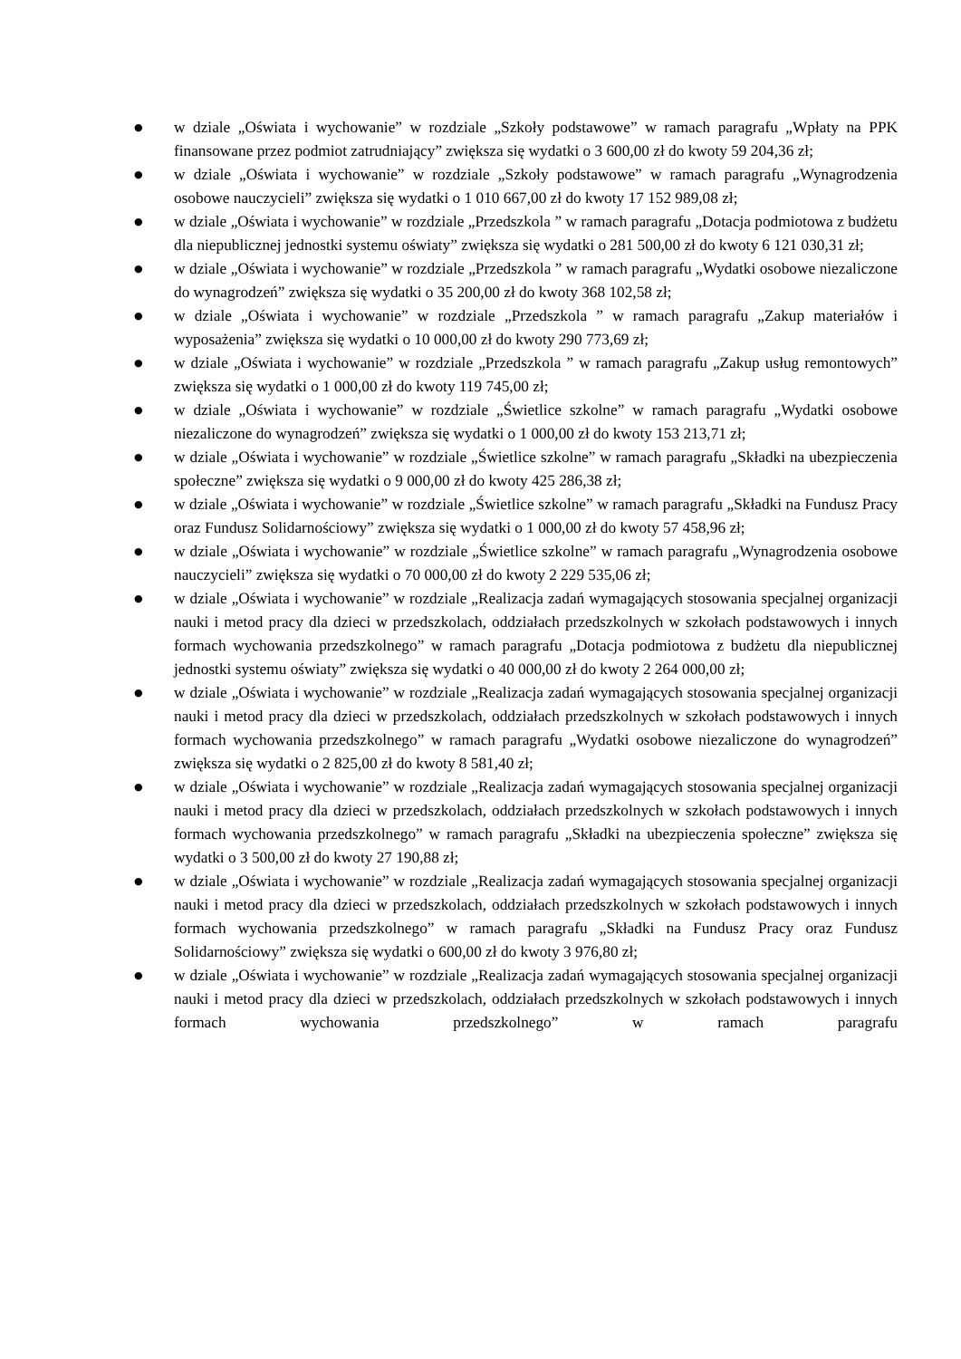● w dziale „Oświata i wychowanie” w rozdziale „Szkoły podstawowe” w ramach paragrafu „Wpłaty na PPK finansowane przez podmiot zatrudniający” zwiększa się wydatki o 3 600,00 zł do kwoty 59 204,36 zł;
● w dziale „Oświata i wychowanie” w rozdziale „Szkoły podstawowe” w ramach paragrafu „Wynagrodzenia osobowe nauczycieli” zwiększa się wydatki o 1 010 667,00 zł do kwoty 17 152 989,08 zł;
● w dziale „Oświata i wychowanie” w rozdziale „Przedszkola ” w ramach paragrafu „Dotacja podmiotowa z budżetu dla niepublicznej jednostki systemu oświaty” zwiększa się wydatki o 281 500,00 zł do kwoty 6 121 030,31 zł;
● w dziale „Oświata i wychowanie” w rozdziale „Przedszkola ” w ramach paragrafu „Wydatki osobowe niezaliczone do wynagrodzeń” zwiększa się wydatki o 35 200,00 zł do kwoty 368 102,58 zł;
● w dziale „Oświata i wychowanie” w rozdziale „Przedszkola ” w ramach paragrafu „Zakup materiałów i wyposażenia” zwiększa się wydatki o 10 000,00 zł do kwoty 290 773,69 zł;
● w dziale „Oświata i wychowanie” w rozdziale „Przedszkola ” w ramach paragrafu „Zakup usług remontowych” zwiększa się wydatki o 1 000,00 zł do kwoty 119 745,00 zł;
● w dziale „Oświata i wychowanie” w rozdziale „Świetlice szkolne” w ramach paragrafu „Wydatki osobowe niezaliczone do wynagrodzeń” zwiększa się wydatki o 1 000,00 zł do kwoty 153 213,71 zł;
● w dziale „Oświata i wychowanie” w rozdziale „Świetlice szkolne” w ramach paragrafu „Składki na ubezpieczenia społeczne” zwiększa się wydatki o 9 000,00 zł do kwoty 425 286,38 zł;
● w dziale „Oświata i wychowanie” w rozdziale „Świetlice szkolne” w ramach paragrafu „Składki na Fundusz Pracy oraz Fundusz Solidarnościowy” zwiększa się wydatki o 1 000,00 zł do kwoty 57 458,96 zł;
● w dziale „Oświata i wychowanie” w rozdziale „Świetlice szkolne” w ramach paragrafu „Wynagrodzenia osobowe nauczycieli” zwiększa się wydatki o 70 000,00 zł do kwoty 2 229 535,06 zł;
● w dziale „Oświata i wychowanie” w rozdziale „Realizacja zadań wymagających stosowania specjalnej organizacji nauki i metod pracy dla dzieci w przedszkolach, oddziałach przedszkolnych w szkołach podstawowych i innych formach wychowania przedszkolnego” w ramach paragrafu „Dotacja podmiotowa z budżetu dla niepublicznej jednostki systemu oświaty” zwiększa się wydatki o 40 000,00 zł do kwoty 2 264 000,00 zł;
● w dziale „Oświata i wychowanie” w rozdziale „Realizacja zadań wymagających stosowania specjalnej organizacji nauki i metod pracy dla dzieci w przedszkolach, oddziałach przedszkolnych w szkołach podstawowych i innych formach wychowania przedszkolnego” w ramach paragrafu „Wydatki osobowe niezaliczone do wynagrodzeń” zwiększa się wydatki o 2 825,00 zł do kwoty 8 581,40 zł;
● w dziale „Oświata i wychowanie” w rozdziale „Realizacja zadań wymagających stosowania specjalnej organizacji nauki i metod pracy dla dzieci w przedszkolach, oddziałach przedszkolnych w szkołach podstawowych i innych formach wychowania przedszkolnego” w ramach paragrafu „Składki na ubezpieczenia społeczne” zwiększa się wydatki o 3 500,00 zł do kwoty 27 190,88 zł;
● w dziale „Oświata i wychowanie” w rozdziale „Realizacja zadań wymagających stosowania specjalnej organizacji nauki i metod pracy dla dzieci w przedszkolach, oddziałach przedszkolnych w szkołach podstawowych i innych formach wychowania przedszkolnego” w ramach paragrafu „Składki na Fundusz Pracy oraz Fundusz Solidarnościowy” zwiększa się wydatki o 600,00 zł do kwoty 3 976,80 zł;
● w dziale „Oświata i wychowanie” w rozdziale „Realizacja zadań wymagających stosowania specjalnej organizacji nauki i metod pracy dla dzieci w przedszkolach, oddziałach przedszkolnych w szkołach podstawowych i innych formach wychowania przedszkolnego” w ramach paragrafu